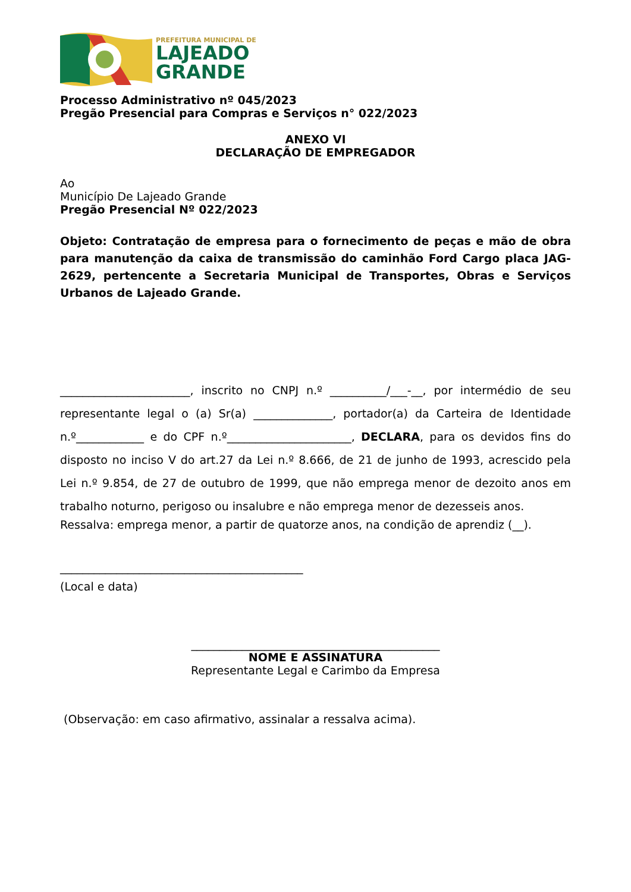PREFEITURA MUNICIPAL DE
LAJEADO
GRANDE
Processo Administrativo nº 045/2023
Pregão Presencial para Compras e Serviços n° 022/2023
ANEXO VI
DECLARAÇÃO DE EMPREGADOR
Ao
Município De Lajeado Grande
Pregão Presencial Nº 022/2023
Objeto: Contratação de empresa para o fornecimento de peças e mão de obra para manutenção da caixa de transmissão do caminhão Ford Cargo placa JAG-2629, pertencente a Secretaria Municipal de Transportes, Obras e Serviços Urbanos de Lajeado Grande.
_______________________, inscrito no CNPJ n.º __________/___-__, por intermédio de seu representante legal o (a) Sr(a) ______________, portador(a) da Carteira de Identidade n.º____________ e do CPF n.º______________________, DECLARA, para os devidos fins do disposto no inciso V do art.27 da Lei n.º 8.666, de 21 de junho de 1993, acrescido pela Lei n.º 9.854, de 27 de outubro de 1999, que não emprega menor de dezoito anos em trabalho noturno, perigoso ou insalubre e não emprega menor de dezesseis anos.
Ressalva: emprega menor, a partir de quatorze anos, na condição de aprendiz (__).
___________________________________________
(Local e data)
____________________________________________
NOME E ASSINATURA
Representante Legal e Carimbo da Empresa
(Observação: em caso afirmativo, assinalar a ressalva acima).